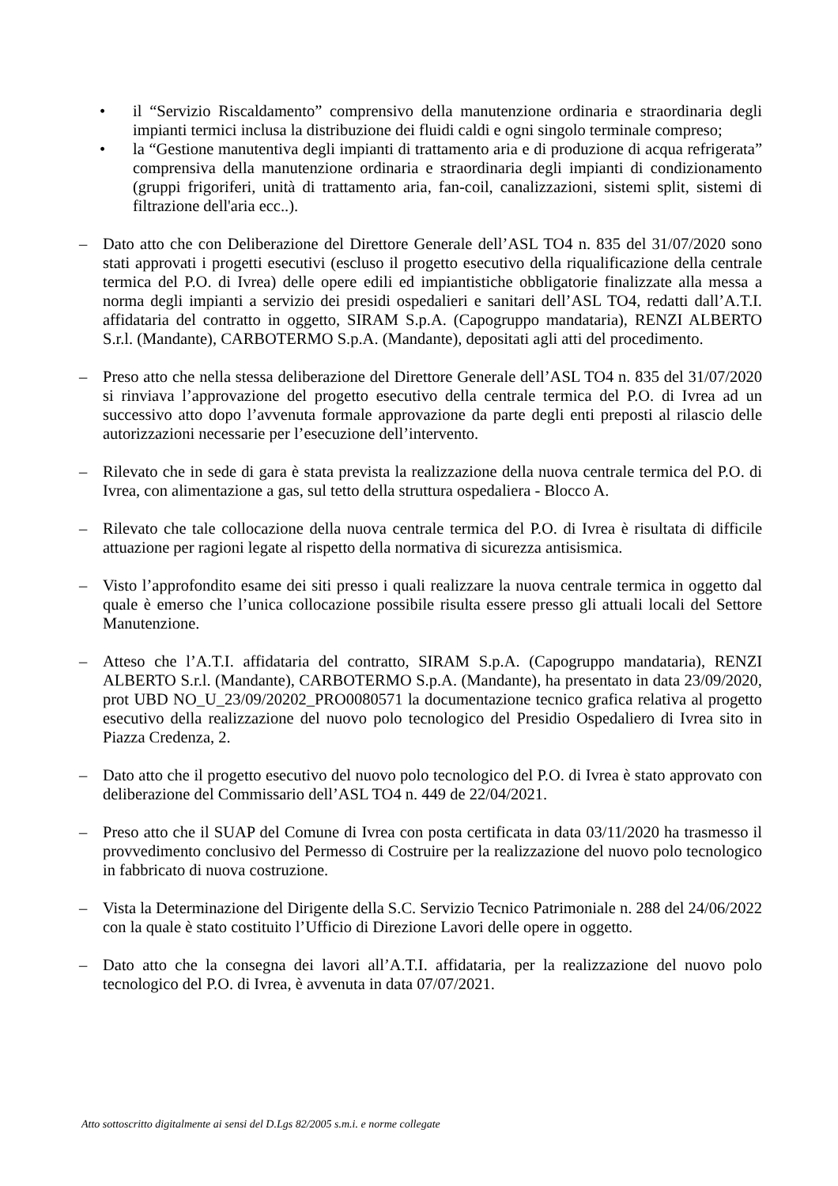• il “Servizio Riscaldamento” comprensivo della manutenzione ordinaria e straordinaria degli impianti termici inclusa la distribuzione dei fluidi caldi e ogni singolo terminale compreso;
• la “Gestione manutentiva degli impianti di trattamento aria e di produzione di acqua refrigerata” comprensiva della manutenzione ordinaria e straordinaria degli impianti di condizionamento (gruppi frigoriferi, unità di trattamento aria, fan-coil, canalizzazioni, sistemi split, sistemi di filtrazione dell'aria ecc..).
– Dato atto che con Deliberazione del Direttore Generale dell’ASL TO4 n. 835 del 31/07/2020 sono stati approvati i progetti esecutivi (escluso il progetto esecutivo della riqualificazione della centrale termica del P.O. di Ivrea) delle opere edili ed impiantistiche obbligatorie finalizzate alla messa a norma degli impianti a servizio dei presidi ospedalieri e sanitari dell’ASL TO4, redatti dall’A.T.I. affidataria del contratto in oggetto, SIRAM S.p.A. (Capogruppo mandataria), RENZI ALBERTO S.r.l. (Mandante), CARBOTERMO S.p.A. (Mandante), depositati agli atti del procedimento.
– Preso atto che nella stessa deliberazione del Direttore Generale dell’ASL TO4 n. 835 del 31/07/2020 si rinviava l’approvazione del progetto esecutivo della centrale termica del P.O. di Ivrea ad un successivo atto dopo l’avvenuta formale approvazione da parte degli enti preposti al rilascio delle autorizzazioni necessarie per l’esecuzione dell’intervento.
– Rilevato che in sede di gara è stata prevista la realizzazione della nuova centrale termica del P.O. di Ivrea, con alimentazione a gas, sul tetto della struttura ospedaliera - Blocco A.
– Rilevato che tale collocazione della nuova centrale termica del P.O. di Ivrea è risultata di difficile attuazione per ragioni legate al rispetto della normativa di sicurezza antisismica.
– Visto l’approfondito esame dei siti presso i quali realizzare la nuova centrale termica in oggetto dal quale è emerso che l’unica collocazione possibile risulta essere presso gli attuali locali del Settore Manutenzione.
– Atteso che l’A.T.I. affidataria del contratto, SIRAM S.p.A. (Capogruppo mandataria), RENZI ALBERTO S.r.l. (Mandante), CARBOTERMO S.p.A. (Mandante), ha presentato in data 23/09/2020, prot UBD NO_U_23/09/20202_PRO0080571 la documentazione tecnico grafica relativa al progetto esecutivo della realizzazione del nuovo polo tecnologico del Presidio Ospedaliero di Ivrea sito in Piazza Credenza, 2.
– Dato atto che il progetto esecutivo del nuovo polo tecnologico del P.O. di Ivrea è stato approvato con deliberazione del Commissario dell’ASL TO4 n. 449 de 22/04/2021.
– Preso atto che il SUAP del Comune di Ivrea con posta certificata in data 03/11/2020 ha trasmesso il provvedimento conclusivo del Permesso di Costruire per la realizzazione del nuovo polo tecnologico in fabbricato di nuova costruzione.
– Vista la Determinazione del Dirigente della S.C. Servizio Tecnico Patrimoniale n. 288 del 24/06/2022 con la quale è stato costituito l’Ufficio di Direzione Lavori delle opere in oggetto.
– Dato atto che la consegna dei lavori all’A.T.I. affidataria, per la realizzazione del nuovo polo tecnologico del P.O. di Ivrea, è avvenuta in data 07/07/2021.
Atto sottoscritto digitalmente ai sensi del D.Lgs 82/2005 s.m.i. e norme collegate